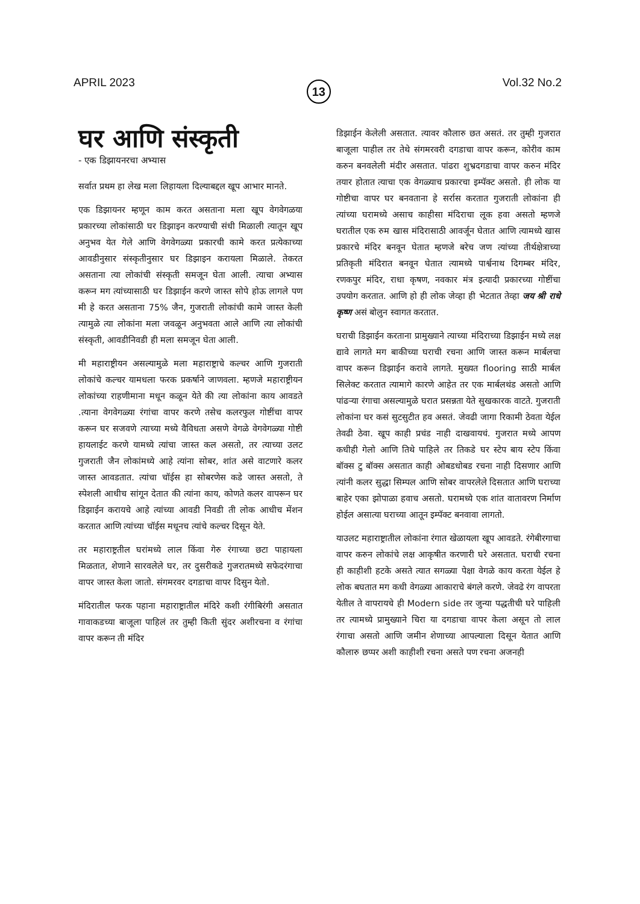APRIL 2023 13 Vol.32 No.2
घर आणि संस्कृती
- एक डिझायनरचा अभ्यास
सर्वात प्रथम हा लेख मला लिहायला दिल्याबद्दल खूप आभार मानते.
एक डिझायनर म्हणून काम करत असताना मला खूप वेगवेगळया प्रकारच्या लोकांसाठी घर डिझाइन करण्याची संधी मिळाली त्यातून खूप अनुभव येत गेले आणि वेगवेगळ्या प्रकारची कामे करत प्रत्येकाच्या आवडीनुसार संस्कृतीनुसार घर डिझाइन करायला मिळाले. तेकरत असताना त्या लोकांची संस्कृती समजून घेता आली. त्याचा अभ्यास करून मग त्यांच्यासाठी घर डिझाईन करणे जास्त सोपे होऊ लागले पण मी हे करत असताना 75% जैन, गुजराती लोकांची कामे जास्त केली त्यामुळे त्या लोकांना मला जवळून अनुभवता आले आणि त्या लोकांची संस्कृती, आवडीनिवडी ही मला समजून घेता आली.
मी महाराष्ट्रीयन असल्यामुळे मला महाराष्ट्राचे कल्चर आणि गुजराती लोकांचे कल्चर यामधला फरक प्रकर्षाने जाणवला. म्हणजे महाराष्ट्रीयन लोकांच्या राहणीमाना मधून कळून येते की त्या लोकांना काय आवडते .त्याना वेगवेगळ्या रंगांचा वापर करणे तसेच कलरफुल गोष्टींचा वापर करून घर सजवणे त्याच्या मध्ये वैविधता असणे वेगळे वेगवेगळ्या गोष्टी हायलाईट करणे यामध्ये त्यांचा जास्त कल असतो, तर त्याच्या उलट गुजराती जैन लोकांमध्ये आहे त्यांना सोबर, शांत असे वाटणारे कलर जास्त आवडतात. त्यांचा चॉईस हा सोबरणेस कडे जास्त असतो, ते स्पेशली आधीच सांगून देतात की त्यांना काय, कोणते कलर वापरून घर डिझाईन करायचे आहे त्यांच्या आवडी निवडी ती लोक आधीच मेंशन करतात आणि त्यांच्या चॉईस मधूनच त्यांचे कल्चर दिसून येते.
तर महाराष्ट्रतील घरांमध्ये लाल किंवा गेरु रंगाच्या छटा पाहायला मिळतात, शेणाने सारवलेले घर, तर दुसरीकडे गुजरातमध्ये सफेदरंगाचा वापर जास्त केला जातो. संगमरवर दगडाचा वापर दिसुन येतो.
मंदिरातील फरक पहाना महाराष्ट्रातील मंदिरे कशी रंगीबिरंगी असतात गावाकडच्या बाजूला पाहिलं तर तुम्ही किती सुंदर अशीरचना व रंगांचा वापर करून ती मंदिर
डिझाईन केलेली असतात. त्यावर कौलारु छत असतं. तर तुम्ही गुजरात बाजूला पाहील तर तेथे संगमरवरी दगडाचा वापर करून, कोरीव काम करुन बनवलेली मंदीर असतात. पांढरा शुभ्रदगडाचा वापर करुन मंदिर तयार होतात त्याचा एक वेगळ्याच प्रकारचा इम्पॅक्ट असतो. ही लोक या गोष्टीचा वापर घर बनवताना हे सर्रास करतात गुजराती लोकांना ही त्यांच्या घरामध्ये असाच काहीसा मंदिराचा लूक हवा असतो म्हणजे घरातील एक रुम खास मंदिरासाठी आवर्जून घेतात आणि त्यामध्ये खास प्रकारचे मंदिर बनवून घेतात म्हणजे बरेच जण त्यांच्या तीर्थक्षेत्राच्या प्रतिकृती मंदिरात बनवून घेतात त्यामध्ये पार्श्वनाथ दिगम्बर मंदिर, रणकपुर मंदिर, राधा कृषण, नवकार मंत्र इत्यादी प्रकारच्या गोष्टींचा उपयोग करतात. आणि हो ही लोक जेव्हा ही भेटतात तेव्हा जय श्री राधे कृष्ण असं बोलुन स्वागत करतात.
घराची डिझाईन करताना प्रामुख्याने त्याच्या मंदिराच्या डिझाईन मध्ये लक्ष द्यावे लागते मग बाकीच्या घराची रचना आणि जास्त करून मार्बलचा वापर करून डिझाईन करावे लागते. मुख्यत flooring साठी मार्बल सिलेक्ट करतात त्यामागे कारणे आहेत तर एक मार्बलथंड असतो आणि पांढऱ्या रंगाचा असल्यामुळे घरात प्रसन्नता येते सुखकारक वाटते. गुजराती लोकांना घर कसं सुटसुटीत हव असतं. जेवढी जागा रिकामी ठेवता येईल तेवढी ठेवा. खूप काही प्रचंड नाही दाखवायचं. गुजरात मध्ये आपण कधीही गेलो आणि तिथे पाहिले तर तिकडे घर स्टेप बाय स्टेप किंवा बॉक्स टु बॉक्स असतात काही ओबडधोबड रचना नाही दिसणार आणि त्यांनी कलर सुद्धा सिम्पल आणि सोबर वापरलेले दिसतात आणि घराच्या बाहेर एका झोपाळा हवाच असतो. घरामध्ये एक शांत वातावरण निर्माण होईल असात्या घराच्या आतून इम्पॅक्ट बनवावा लागतो.
याउलट महाराष्ट्रातील लोकांना रंगात खेळायला खूप आवडते. रंगेबीरगाचा वापर करुन लोकांचे लक्ष आकृषीत करणारी घरे असतात. घराची रचना ही काहीशी हटके असते त्यात सगळ्या पेक्षा वेगळे काय करता येईल हे लोक बघतात मग कधी वेगळ्या आकाराचे बंगले करणे. जेवढे रंग वापरता येतील ते वापरायचे ही Modern side तर जुन्या पद्धतीची घरे पाहिली तर त्यामध्ये प्रामुख्याने चिरा या दगडाचा वापर केला असून तो लाल रंगाचा असतो आणि जमीन शेणाच्या आपल्याला दिसून येतात आणि कौलारु छप्पर अशी काहीशी रचना असते पण रचना अजनही